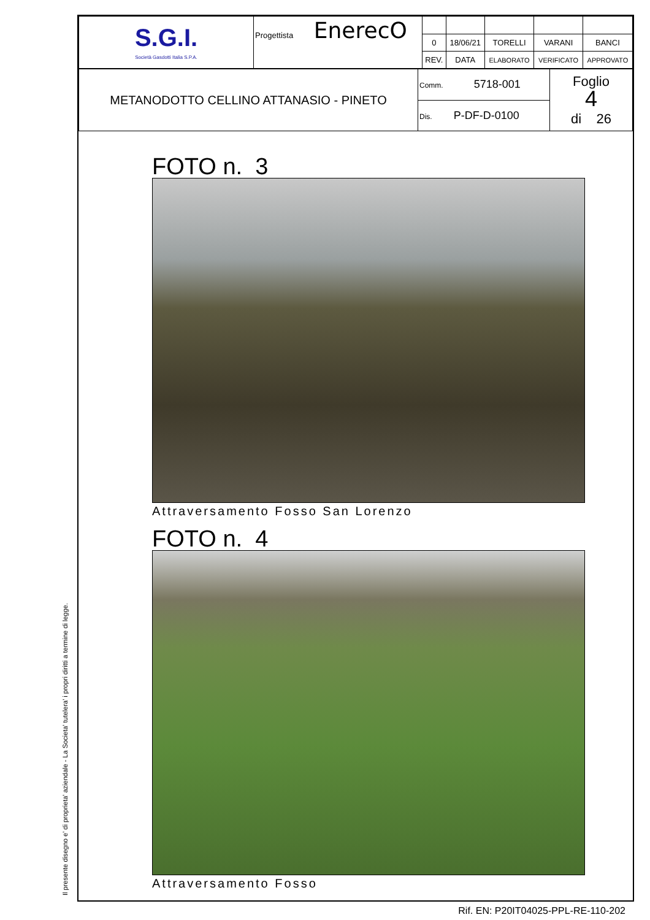Il presente disegno e' di proprieta' aziendale - La Societa' tutelera' i propri diritti a termine di legge.
| S.G.I. Società Gasdotti Italia S.P.A. | Progettista EnerecO | | | | | |
| | | 0 | 18/06/21 | TORELLI | VARANI | BANCI |
| | | REV. | DATA | ELABORATO | VERIFICATO | APPROVATO |
| METANODOTTO CELLINO ATTANASIO - PINETO | Comm. 5718-001 | Foglio 4 di 26 |
| | Dis. P-DF-D-0100 | |
FOTO n. 3
Attraversamento Fosso San Lorenzo
FOTO n. 4
Attraversamento Fosso
Rif. EN: P20IT04025-PPL-RE-110-202